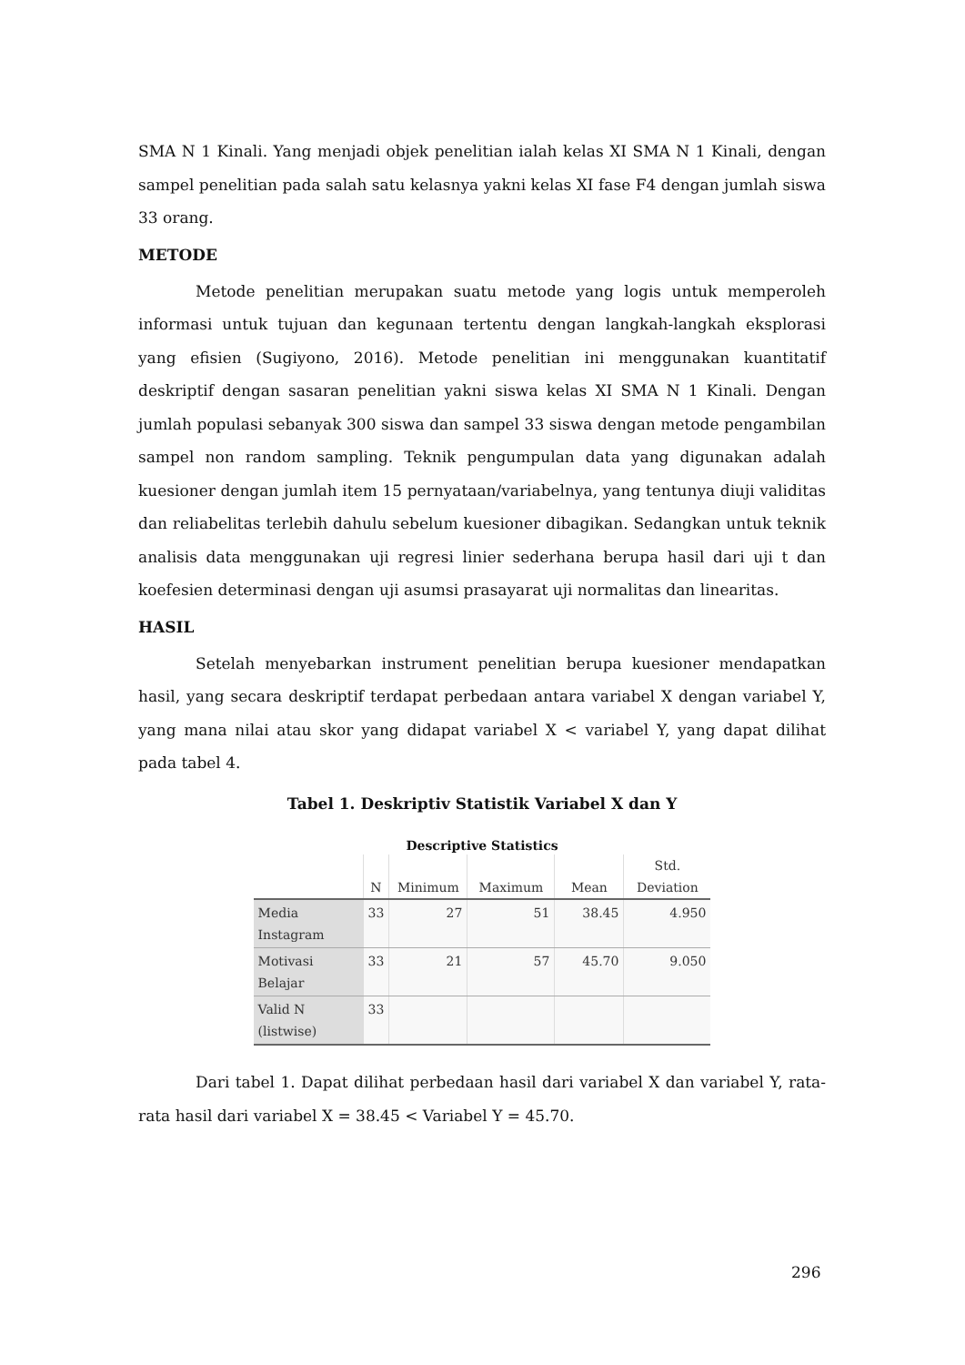SMA N 1 Kinali. Yang menjadi objek penelitian ialah kelas XI SMA N 1 Kinali, dengan sampel penelitian pada salah satu kelasnya yakni kelas XI fase F4 dengan jumlah siswa 33 orang.
METODE
Metode penelitian merupakan suatu metode yang logis untuk memperoleh informasi untuk tujuan dan kegunaan tertentu dengan langkah-langkah eksplorasi yang efisien (Sugiyono, 2016). Metode penelitian ini menggunakan kuantitatif deskriptif dengan sasaran penelitian yakni siswa kelas XI SMA N 1 Kinali. Dengan jumlah populasi sebanyak 300 siswa dan sampel 33 siswa dengan metode pengambilan sampel non random sampling. Teknik pengumpulan data yang digunakan adalah kuesioner dengan jumlah item 15 pernyataan/variabelnya, yang tentunya diuji validitas dan reliabelitas terlebih dahulu sebelum kuesioner dibagikan. Sedangkan untuk teknik analisis data menggunakan uji regresi linier sederhana berupa hasil dari uji t dan koefesien determinasi dengan uji asumsi prasayarat uji normalitas dan linearitas.
HASIL
Setelah menyebarkan instrument penelitian berupa kuesioner mendapatkan hasil, yang secara deskriptif terdapat perbedaan antara variabel X dengan variabel Y, yang mana nilai atau skor yang didapat variabel X < variabel Y, yang dapat dilihat pada tabel 4.
Tabel 1. Deskriptiv Statistik Variabel X dan Y
Descriptive Statistics
| | N | Minimum | Maximum | Mean | Std. Deviation |
| --- | --- | --- | --- | --- | --- |
| Media Instagram | 33 | 27 | 51 | 38.45 | 4.950 |
| Motivasi Belajar | 33 | 21 | 57 | 45.70 | 9.050 |
| Valid N (listwise) | 33 | | | | |
Dari tabel 1. Dapat dilihat perbedaan hasil dari variabel X dan variabel Y, rata-rata hasil dari variabel X = 38.45 < Variabel Y = 45.70.
296